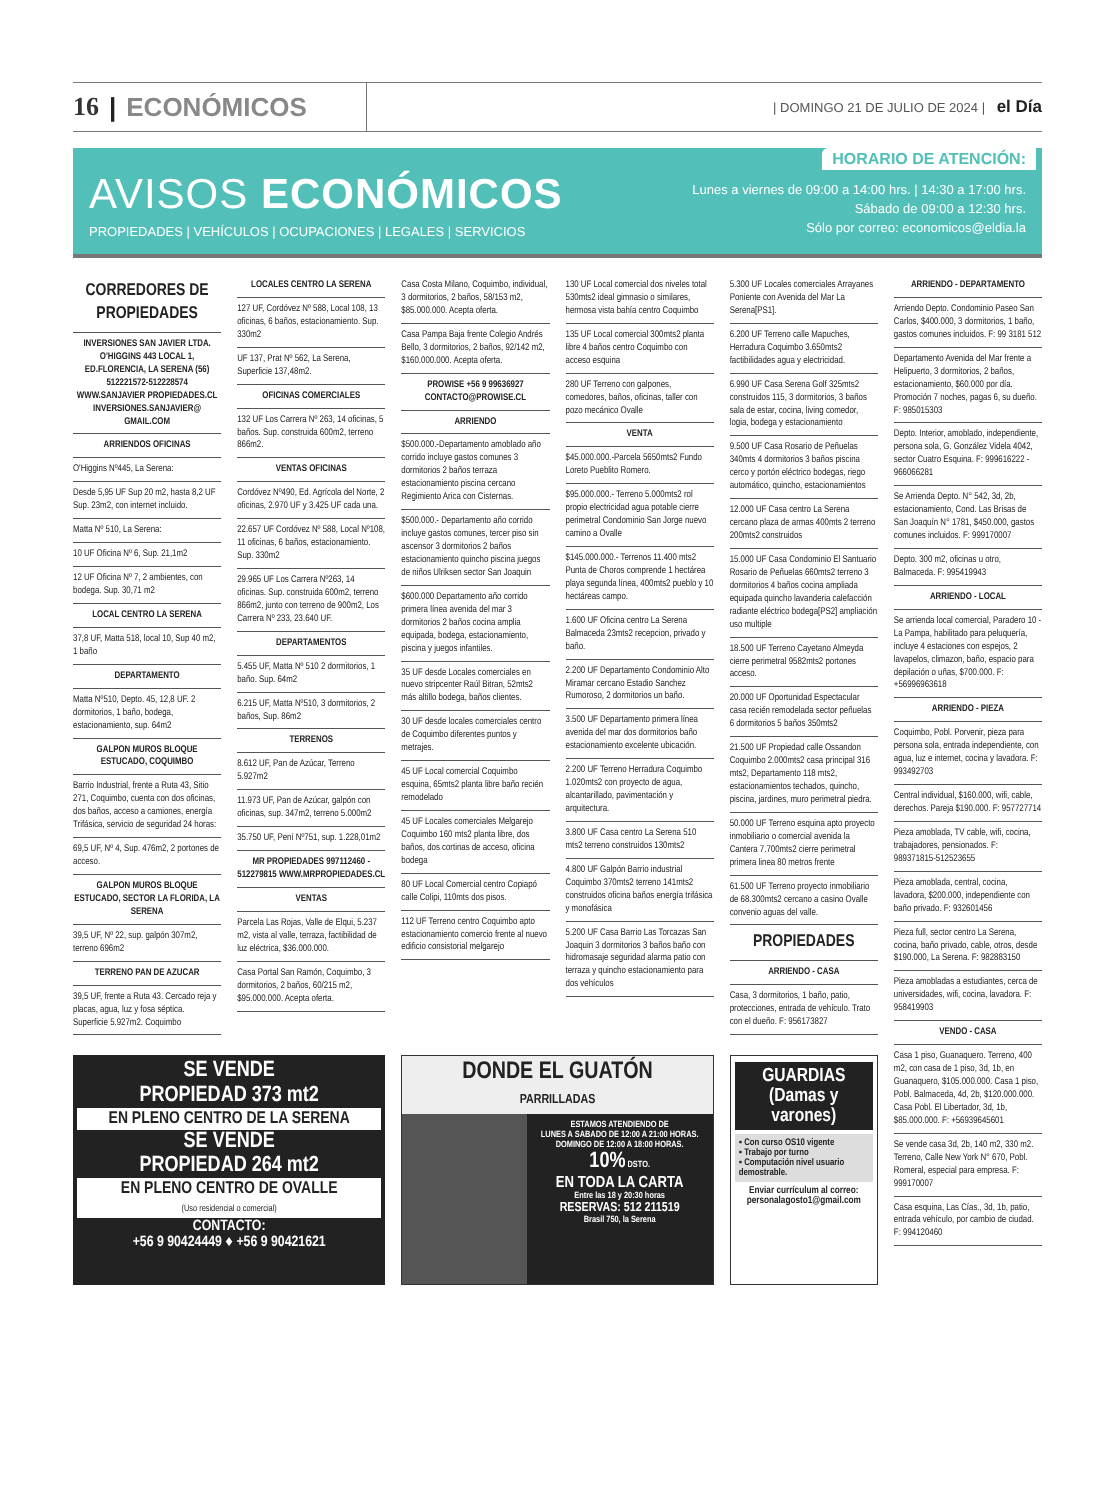16 | ECONÓMICOS
| DOMINGO 21 DE JULIO DE 2024 | el Día
AVISOS ECONÓMICOS
PROPIEDADES | VEHÍCULOS | OCUPACIONES | LEGALES | SERVICIOS
HORARIO DE ATENCIÓN:
Lunes a viernes de 09:00 a 14:00 hrs. | 14:30 a 17:00 hrs.
Sábado de 09:00 a 12:30 hrs.
Sólo por correo: economicos@eldia.la
CORREDORES DE PROPIEDADES
INVERSIONES SAN JAVIER LTDA. O'HIGGINS 443 LOCAL 1, ED.FLORENCIA, LA SERENA (56) 512221572-512228574 WWW.SANJAVIER PROPIEDADES.CL INVERSIONES.SANJAVIER@ GMAIL.COM
ARRIENDOS OFICINAS
O'Higgins Nº445, La Serena:
Desde 5,95 UF Sup 20 m2, hasta 8,2 UF Sup. 23m2, con internet incluido.
Matta Nº 510, La Serena:
10 UF Oficina Nº 6, Sup. 21,1m2
12 UF Oficina Nº 7, 2 ambientes, con bodega. Sup. 30,71 m2
LOCAL CENTRO LA SERENA
37,8 UF, Matta 518, local 10, Sup 40 m2, 1 baño
DEPARTAMENTO
Matta Nº510, Depto. 45, 12,8 UF. 2 dormitorios, 1 baño, bodega, estacionamiento, sup. 64m2
GALPON MUROS BLOQUE ESTUCADO, COQUIMBO
Barrio Industrial, frente a Ruta 43, Sitio 271, Coquimbo, cuenta con dos oficinas, dos baños, acceso a camiones, energía Trifásica, servicio de seguridad 24 horas:
69,5 UF, Nº 4, Sup. 476m2, 2 portones de acceso.
GALPON MUROS BLOQUE ESTUCADO, SECTOR LA FLORIDA, LA SERENA
39,5 UF, Nº 22, sup. galpón 307m2, terreno 696m2
TERRENO PAN DE AZUCAR
39,5 UF, frente a Ruta 43. Cercado reja y placas, agua, luz y fosa séptica. Superficie 5.927m2. Coquimbo
LOCALES CENTRO LA SERENA
127 UF, Cordóvez Nº 588, Local 108, 13 oficinas, 6 baños, estacionamiento. Sup. 330m2
UF 137, Prat Nº 562, La Serena, Superficie 137,48m2.
OFICINAS COMERCIALES
132 UF Los Carrera Nº 263, 14 oficinas, 5 baños. Sup. construida 600m2, terreno 866m2.
VENTAS OFICINAS
Cordóvez Nº490, Ed. Agrícola del Norte, 2 oficinas, 2.970 UF y 3.425 UF cada una.
22.657 UF Cordóvez Nº 588, Local Nº108, 11 oficinas, 6 baños, estacionamiento. Sup. 330m2
29.965 UF Los Carrera Nº263, 14 oficinas. Sup. construida 600m2, terreno 866m2, junto con terreno de 900m2, Los Carrera Nº 233, 23.640 UF.
DEPARTAMENTOS
5.455 UF, Matta Nº 510 2 dormitorios, 1 baño. Sup. 64m2
6.215 UF, Matta Nº510, 3 dormitorios, 2 baños, Sup. 86m2
TERRENOS
8.612 UF, Pan de Azúcar, Terreno 5.927m2
11.973 UF, Pan de Azúcar, galpón con oficinas, sup. 347m2, terreno 5.000m2
35.750 UF, Pení Nº751, sup. 1.228,01m2
MR PROPIEDADES 997112460 - 512279815 WWW.MRPROPIEDADES.CL
VENTAS
Parcela Las Rojas, Valle de Elqui, 5.237 m2, vista al valle, terraza, factibilidad de luz eléctrica, $36.000.000.
Casa Portal San Ramón, Coquimbo, 3 dormitorios, 2 baños, 60/215 m2, $95.000.000. Acepta oferta.
Casa Costa Milano, Coquimbo, individual, 3 dormitorios, 2 baños, 58/153 m2, $85.000.000. Acepta oferta.
Casa Pampa Baja frente Colegio Andrés Bello, 3 dormitorios, 2 baños, 92/142 m2, $160.000.000. Acepta oferta.
PROWISE +56 9 99636927 CONTACTO@PROWISE.CL
ARRIENDO
$500.000.-Departamento amoblado año corrido incluye gastos comunes 3 dormitorios 2 baños terraza estacionamiento piscina cercano Regimiento Arica con Cisternas.
$500.000.- Departamento año corrido incluye gastos comunes, tercer piso sin ascensor 3 dormitorios 2 baños estacionamiento quincho piscina juegos de niños Ulriksen sector San Joaquin
$600.000 Departamento año corrido primera línea avenida del mar 3 dormitorios 2 baños cocina amplia equipada, bodega, estacionamiento, piscina y juegos infantiles.
35 UF desde Locales comerciales en nuevo stripcenter Raúl Bitran, 52mts2 más altillo bodega, baños clientes.
30 UF desde locales comerciales centro de Coquimbo diferentes puntos y metrajes.
45 UF Local comercial Coquimbo esquina, 65mts2 planta libre baño recién remodelado
45 UF Locales comerciales Melgarejo Coquimbo 160 mts2 planta libre, dos baños, dos cortinas de acceso, oficina bodega
80 UF Local Comercial centro Copiapó calle Colipi, 110mts dos pisos.
112 UF Terreno centro Coquimbo apto estacionamiento comercio frente al nuevo edificio consistorial melgarejo
130 UF Local comercial dos niveles total 530mts2 ideal gimnasio o similares, hermosa vista bahía centro Coquimbo
135 UF Local comercial 300mts2 planta libre 4 baños centro Coquimbo con acceso esquina
280 UF Terreno con galpones, comedores, baños, oficinas, taller con pozo mecánico Ovalle
VENTA
$45.000.000.-Parcela 5650mts2 Fundo Loreto Pueblito Romero.
$95.000.000.- Terreno 5.000mts2 rol propio electricidad agua potable cierre perimetral Condominio San Jorge nuevo camino a Ovalle
$145.000.000.- Terrenos 11.400 mts2 Punta de Choros comprende 1 hectárea playa segunda línea, 400mts2 pueblo y 10 hectáreas campo.
1.600 UF Oficina centro La Serena Balmaceda 23mts2 recepcion, privado y baño.
2.200 UF Departamento Condominio Alto Miramar cercano Estadio Sanchez Rumoroso, 2 dormitorios un baño.
3.500 UF Departamento primera línea avenida del mar dos dormitorios baño estacionamiento excelente ubicación.
2.200 UF Terreno Herradura Coquimbo 1.020mts2 con proyecto de agua, alcantarillado, pavimentación y arquitectura.
3.800 UF Casa centro La Serena 510 mts2 terreno construidos 130mts2
4.800 UF Galpón Barrio industrial Coquimbo 370mts2 terreno 141mts2 construidos oficina baños energía trifásica y monofásica
5.200 UF Casa Barrio Las Torcazas San Joaquin 3 dormitorios 3 baños baño con hidromasaje seguridad alarma patio con terraza y quincho estacionamiento para dos vehículos
5.300 UF Locales comerciales Arrayanes Poniente con Avenida del Mar La Serena[PS1].
6.200 UF Terreno calle Mapuches, Herradura Coquimbo 3.650mts2 factibilidades agua y electricidad.
6.990 UF Casa Serena Golf 325mts2 construidos 115, 3 dormitorios, 3 baños sala de estar, cocina, living comedor, logia, bodega y estacionamiento
9.500 UF Casa Rosario de Peñuelas 340mts 4 dormitorios 3 baños piscina cerco y portón eléctrico bodegas, riego automático, quincho, estacionamientos
12.000 UF Casa centro La Serena cercano plaza de armas 400mts 2 terreno 200mts2 construidos
15.000 UF Casa Condominio El Santuario Rosario de Peñuelas 660mts2 terreno 3 dormitorios 4 baños cocina ampliada equipada quincho lavanderia calefacción radiante eléctrico bodega[PS2] ampliación uso multiple
18.500 UF Terreno Cayetano Almeyda cierre perimetral 9582mts2 portones acceso.
20.000 UF Oportunidad Espectacular casa recién remodelada sector peñuelas 6 dormitorios 5 baños 350mts2
21.500 UF Propiedad calle Ossandon Coquimbo 2.000mts2 casa principal 316 mts2, Departamento 118 mts2, estacionamientos techados, quincho, piscina, jardines, muro perimetral piedra.
50.000 UF Terreno esquina apto proyecto inmobiliario o comercial avenida la Cantera 7.700mts2 cierre perimetral primera linea 80 metros frente
61.500 UF Terreno proyecto inmobiliario de 68.300mts2 cercano a casino Ovalle convenio aguas del valle.
PROPIEDADES
ARRIENDO - CASA
Casa, 3 dormitorios, 1 baño, patio, protecciones, entrada de vehículo. Trato con el dueño. F: 956173827
ARRIENDO - DEPARTAMENTO
Arriendo Depto. Condominio Paseo San Carlos, $400.000, 3 dormitorios, 1 baño, gastos comunes incluidos. F: 99 3181 512
Departamento Avenida del Mar frente a Helipuerto, 3 dormitorios, 2 baños, estacionamiento, $60.000 por día. Promoción 7 noches, pagas 6, su dueño. F: 985015303
Depto. Interior, amoblado, independiente, persona sola, G. González Videla 4042, sector Cuatro Esquina. F: 999616222 - 966066281
Se Arrienda Depto. N° 542, 3d, 2b, estacionamiento, Cond. Las Brisas de San Joaquín N° 1781, $450.000, gastos comunes incluidos. F: 999170007
Depto. 300 m2, oficinas u otro, Balmaceda. F: 995419943
ARRIENDO - LOCAL
Se arrienda local comercial, Paradero 10 - La Pampa, habilitado para peluquería, incluye 4 estaciones con espejos, 2 lavapelos, climazon, baño, espacio para depilación o uñas, $700.000. F: +56996963618
ARRIENDO - PIEZA
Coquimbo, Pobl. Porvenir, pieza para persona sola, entrada independiente, con agua, luz e internet, cocina y lavadora. F: 993492703
Central individual, $160.000, wifi, cable, derechos. Pareja $190.000. F: 957727714
Pieza amoblada, TV cable, wifi, cocina, trabajadores, pensionados. F: 989371815-512523655
Pieza amoblada, central, cocina, lavadora, $200.000, independiente con baño privado. F: 932601456
Pieza full, sector centro La Serena, cocina, baño privado, cable, otros, desde $190.000, La Serena. F: 982883150
Pieza amobladas a estudiantes, cerca de universidades, wifi, cocina, lavadora. F: 958419903
VENDO - CASA
Casa 1 piso, Guanaquero. Terreno, 400 m2, con casa de 1 piso, 3d, 1b, en Guanaquero, $105.000.000. Casa 1 piso, Pobl. Balmaceda, 4d, 2b, $120.000.000. Casa Pobl. El Libertador, 3d, 1b, $85.000.000. F: +56939645601
Se vende casa 3d, 2b, 140 m2, 330 m2. Terreno, Calle New York N° 670, Pobl. Romeral, especial para empresa. F: 999170007
Casa esquina, Las Cías., 3d, 1b, patio, entrada vehículo, por cambio de ciudad. F: 994120460
SE VENDE
PROPIEDAD 373 mt2
EN PLENO CENTRO DE LA SERENA
SE VENDE
PROPIEDAD 264 mt2
EN PLENO CENTRO DE OVALLE
(Uso residencial o comercial)
CONTACTO:
+56 9 90424449 ♦ +56 9 90421621
DONDE EL GUATÓN
PARRILLADAS
ESTAMOS ATENDIENDO DE
LUNES A SABADO DE 12:00 A 21:00 HORAS.
DOMINGO DE 12:00 A 18:00 HORAS.
10% DSTO.
EN TODA LA CARTA
Entre las 18 y 20:30 horas
RESERVAS: 512 211519
Brasil 750, la Serena
GUARDIAS (Damas y varones)
▪ Con curso OS10 vigente
▪ Trabajo por turno
▪ Computación nivel usuario demostrable.
Enviar currículum al correo:
personalagosto1@gmail.com